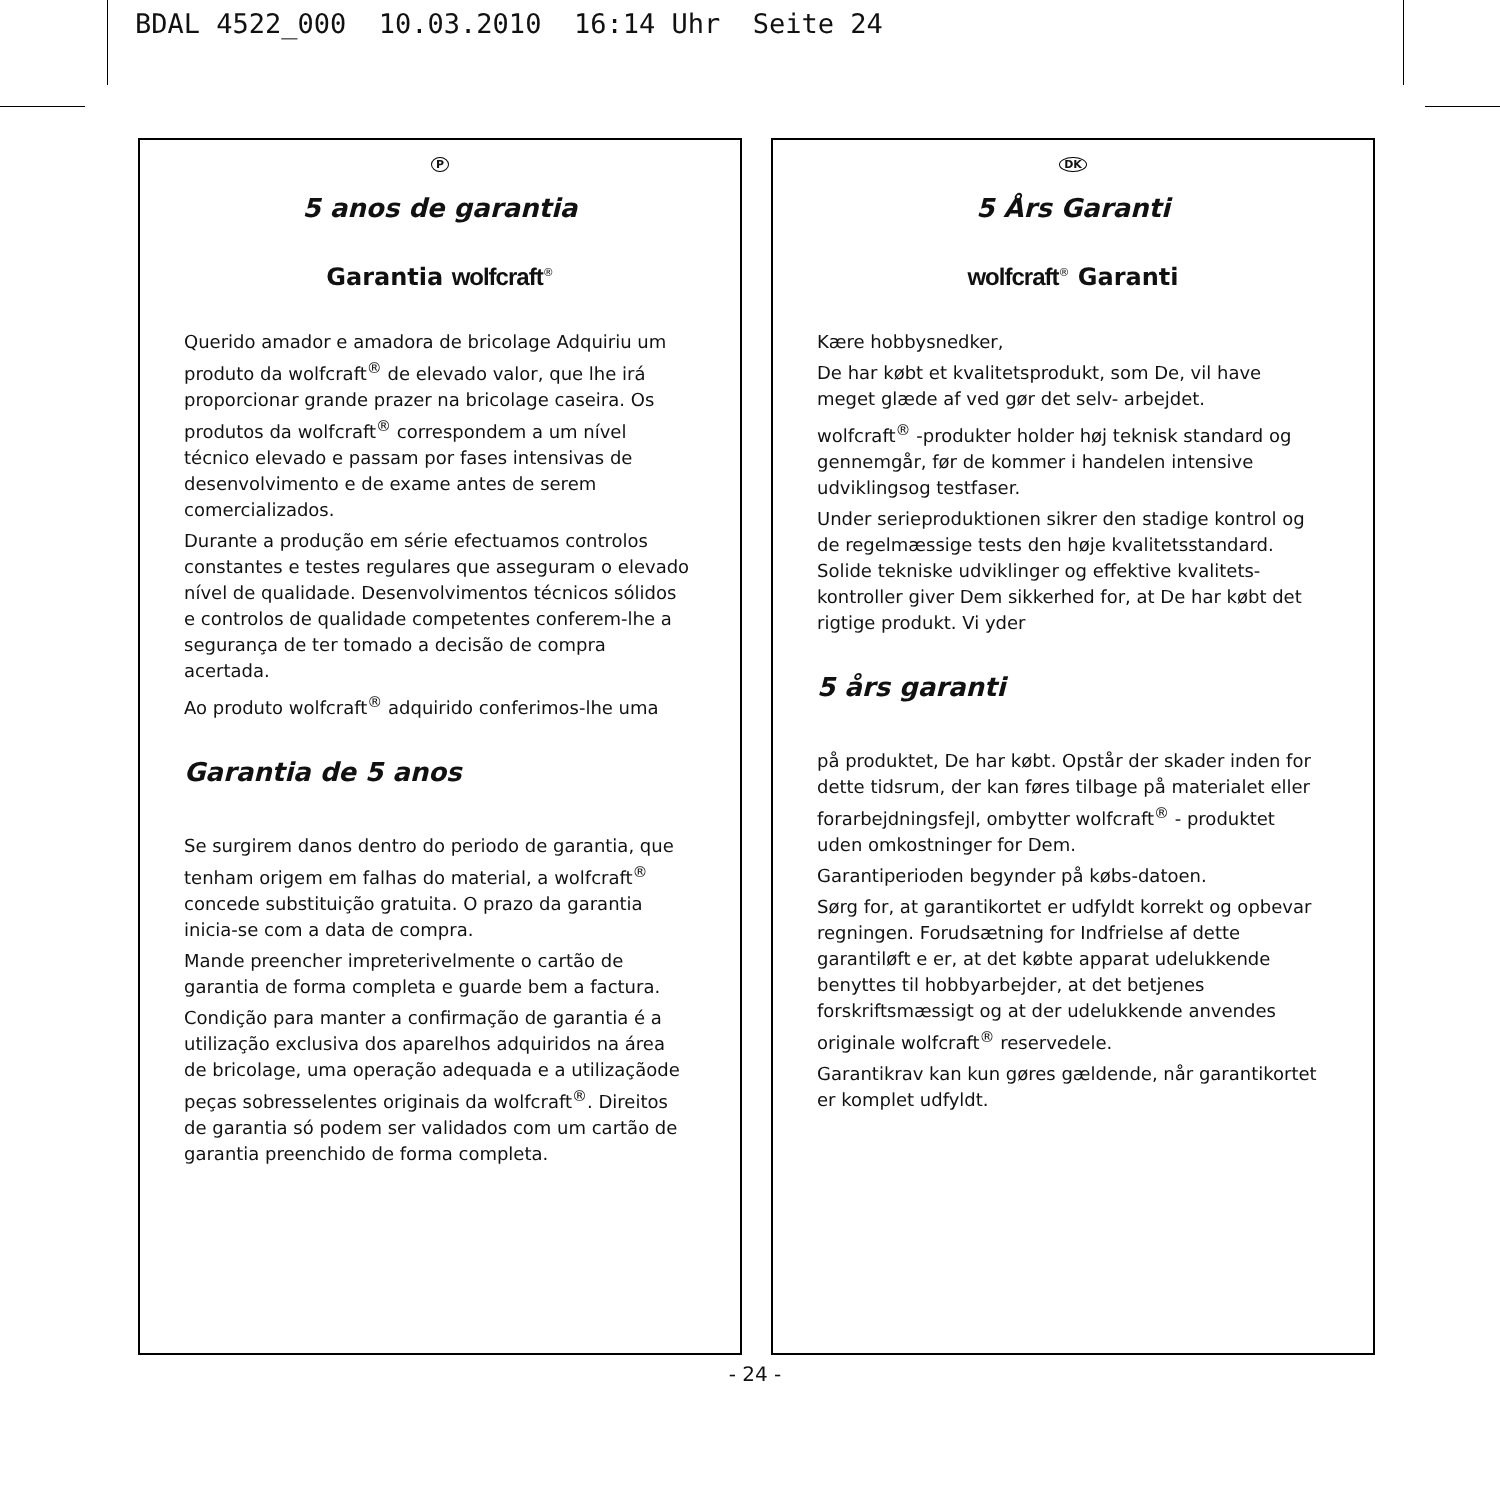BDAL 4522_000 10.03.2010 16:14 Uhr Seite 24
P
5 anos de garantia
Garantia wolfcraft<sup>®</sup>
Querido amador e amadora de bricolage Adquiriu um produto da wolfcraft<sup>®</sup> de elevado valor, que lhe irá proporcionar grande prazer na bricolage caseira. Os produtos da wolfcraft<sup>®</sup> correspondem a um nível técnico elevado e passam por fases intensivas de desenvolvimento e de exame antes de serem comercializados.
Durante a produção em série efectuamos controlos constantes e testes regulares que asseguram o elevado nível de qualidade. Desenvolvimentos técnicos sólidos e controlos de qualidade competentes conferem-lhe a segurança de ter tomado a decisão de compra acertada.
Ao produto wolfcraft<sup>®</sup> adquirido conferimos-lhe uma
Garantia de 5 anos
Se surgirem danos dentro do periodo de garantia, que tenham origem em falhas do material, a wolfcraft<sup>®</sup> concede substituição gratuita. O prazo da garantia inicia-se com a data de compra.
Mande preencher impreterivelmente o cartão de garantia de forma completa e guarde bem a factura.
Condição para manter a confirmação de garantia é a utilização exclusiva dos aparelhos adquiridos na área de bricolage, uma operação adequada e a utilizaçãode peças sobresselentes originais da wolfcraft<sup>®</sup>. Direitos de garantia só podem ser validados com um cartão de garantia preenchido de forma completa.
DK
5 Års Garanti
wolfcraft<sup>®</sup> Garanti
Kære hobbysnedker,
De har købt et kvalitetsprodukt, som De, vil have meget glæde af ved gør det selv- arbejdet.
wolfcraft<sup>®</sup> -produkter holder høj teknisk standard og gennemgår, før de kommer i handelen intensive udviklingsog testfaser.
Under serieproduktionen sikrer den stadige kontrol og de regelmæssige tests den høje kvalitetsstandard. Solide tekniske udviklinger og effektive kvalitets-kontroller giver Dem sikkerhed for, at De har købt det rigtige produkt. Vi yder
5 års garanti
på produktet, De har købt. Opstår der skader inden for dette tidsrum, der kan føres tilbage på materialet eller forarbejdningsfejl, ombytter wolfcraft<sup>®</sup> - produktet uden omkostninger for Dem.
Garantiperioden begynder på købs-datoen.
Sørg for, at garantikortet er udfyldt korrekt og opbevar regningen. Forudsætning for Indfrielse af dette garantiløft e er, at det købte apparat udelukkende benyttes til hobbyarbejder, at det betjenes forskriftsmæssigt og at der udelukkende anvendes originale wolfcraft<sup>®</sup> reservedele.
Garantikrav kan kun gøres gældende, når garantikortet er komplet udfyldt.
- 24 -